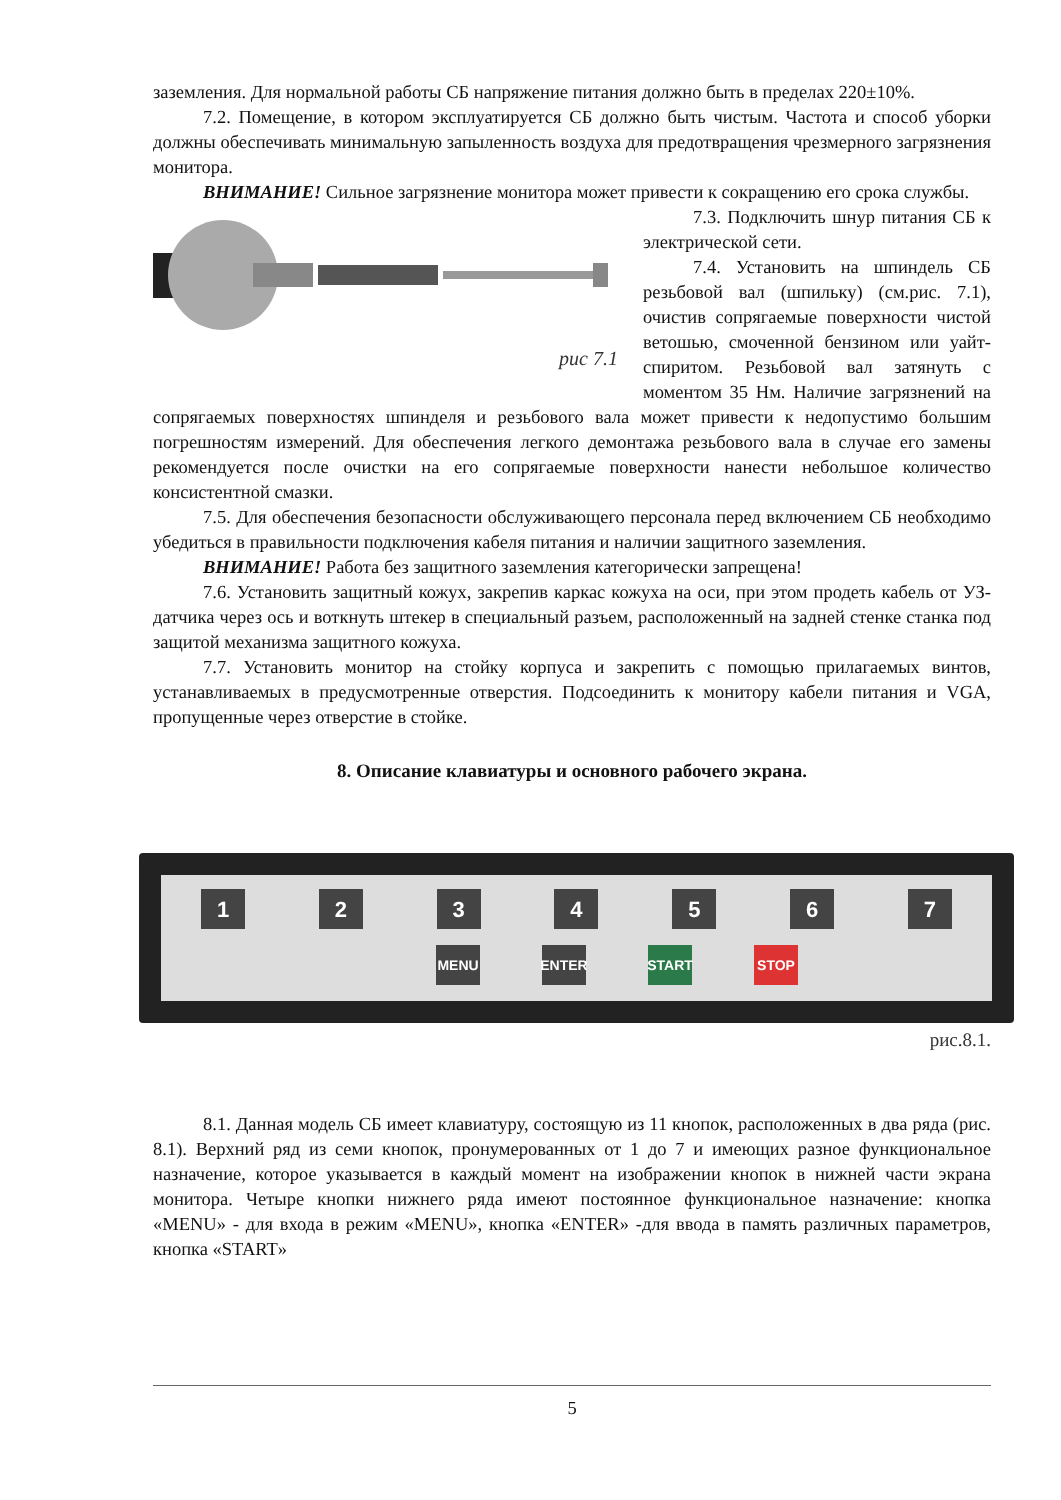заземления. Для нормальной работы СБ напряжение питания должно быть в пределах 220±10%.
7.2. Помещение, в котором эксплуатируется СБ должно быть чистым. Частота и способ уборки должны обеспечивать минимальную запыленность воздуха для предотвращения чрезмерного загрязнения монитора.
ВНИМАНИЕ! Сильное загрязнение монитора может привести к сокращению его срока службы.
рис 7.1
7.3. Подключить шнур питания СБ к электрической сети.
7.4. Установить на шпиндель СБ резьбовой вал (шпильку) (см.рис. 7.1), очистив сопрягаемые поверхности чистой ветошью, смоченной бензином или уайт-спиритом. Резьбовой вал затянуть с моментом 35 Нм. Наличие загрязнений на сопрягаемых поверхностях шпинделя и резьбового вала может привести к недопустимо большим погрешностям измерений. Для обеспечения легкого демонтажа резьбового вала в случае его замены рекомендуется после очистки на его сопрягаемые поверхности нанести небольшое количество консистентной смазки.
7.5. Для обеспечения безопасности обслуживающего персонала перед включением СБ необходимо убедиться в правильности подключения кабеля питания и наличии защитного заземления.
ВНИМАНИЕ! Работа без защитного заземления категорически запрещена!
7.6. Установить защитный кожух, закрепив каркас кожуха на оси, при этом продеть кабель от УЗ-датчика через ось и воткнуть штекер в специальный разъем, расположенный на задней стенке станка под защитой механизма защитного кожуха.
7.7. Установить монитор на стойку корпуса и закрепить с помощью прилагаемых винтов, устанавливаемых в предусмотренные отверстия. Подсоединить к монитору кабели питания и VGA, пропущенные через отверстие в стойке.
8. Описание клавиатуры и основного рабочего экрана.
1 2 3 4 5 6 7
MENU ENTER START STOP
рис.8.1.
8.1. Данная модель СБ имеет клавиатуру, состоящую из 11 кнопок, расположенных в два ряда (рис. 8.1). Верхний ряд из семи кнопок, пронумерованных от 1 до 7 и имеющих разное функциональное назначение, которое указывается в каждый момент на изображении кнопок в нижней части экрана монитора. Четыре кнопки нижнего ряда имеют постоянное функциональное назначение: кнопка «MENU» - для входа в режим «MENU», кнопка «ENTER» -для ввода в память различных параметров, кнопка «START»
5